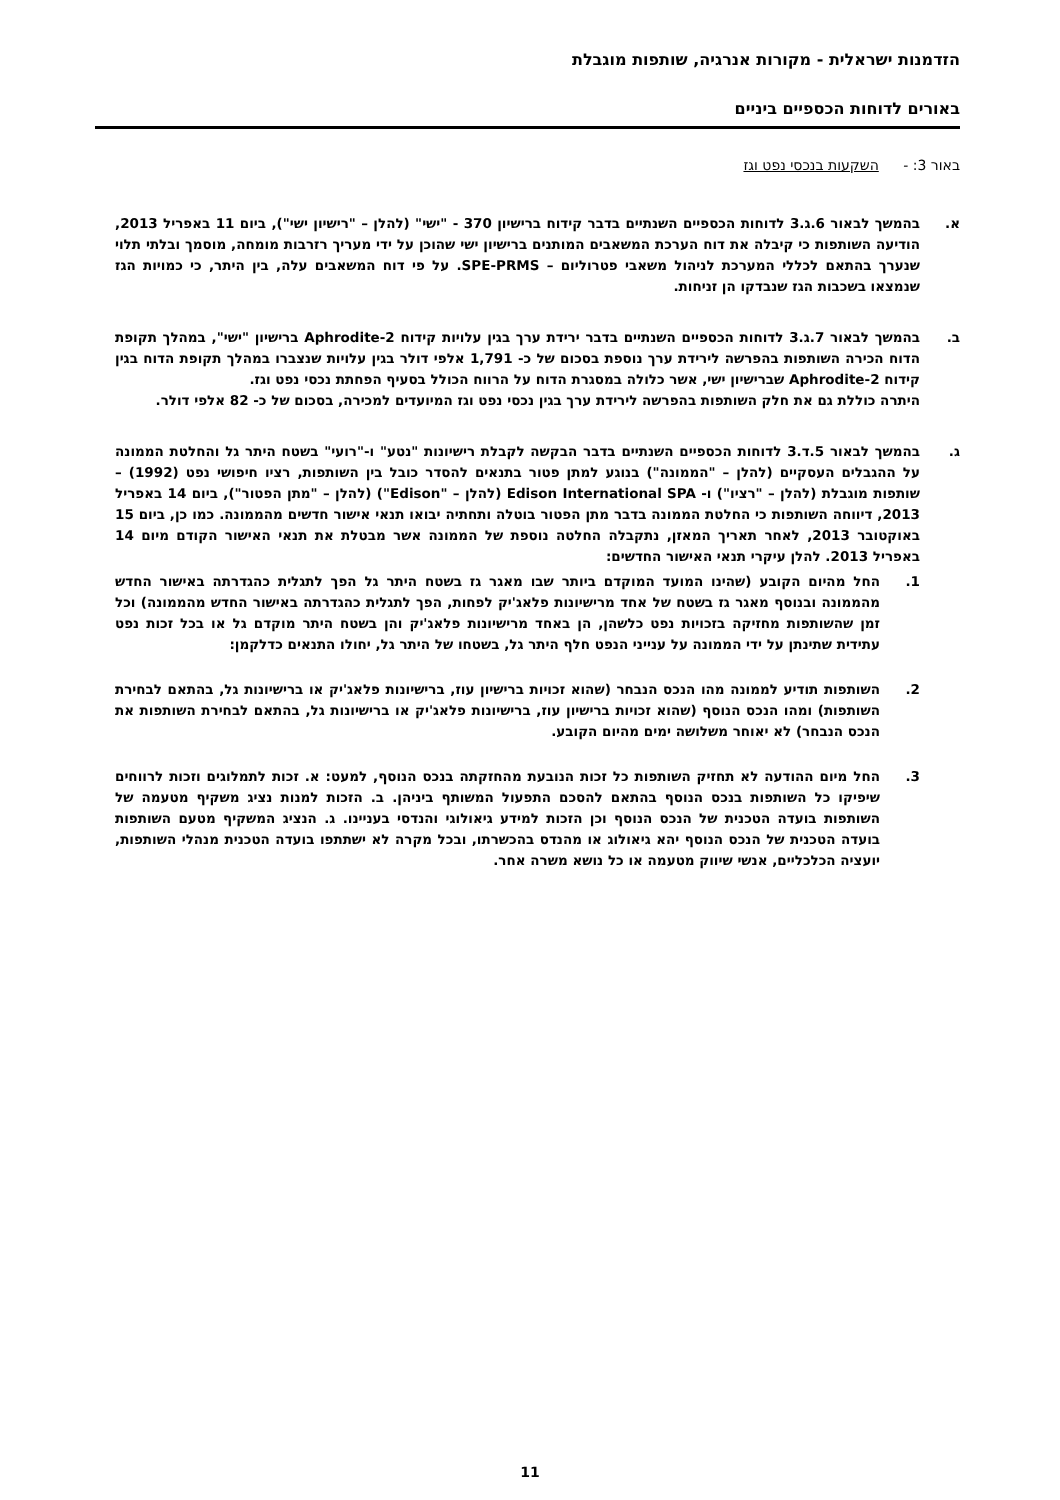הזדמנות ישראלית - מקורות אנרגיה, שותפות מוגבלת
באורים לדוחות הכספיים ביניים
באור 3: - השקעות בנכסי נפט וגז
א. בהמשך לבאור 6.ג.3 לדוחות הכספיים השנתיים בדבר קידוח ברישיון 370 - "ישי" (להלן – "רישיון ישי"), ביום 11 באפריל 2013, הודיעה השותפות כי קיבלה את דוח הערכת המשאבים המותנים ברישיון ישי שהוכן על ידי מעריך רזרבות מומחה, מוסמך ובלתי תלוי שנערך בהתאם לכללי המערכת לניהול משאבי פטרוליום – SPE-PRMS. על פי דוח המשאבים עלה, בין היתר, כי כמויות הגז שנמצאו בשכבות הגז שנבדקו הן זניחות.
ב. בהמשך לבאור 7.ג.3 לדוחות הכספיים השנתיים בדבר ירידת ערך בגין עלויות קידוח Aphrodite-2 ברישיון "ישי", במהלך תקופת הדוח הכירה השותפות בהפרשה לירידת ערך נוספת בסכום של כ- 1,791 אלפי דולר בגין עלויות שנצברו במהלך תקופת הדוח בגין קידוח Aphrodite-2 שברישיון ישי, אשר כלולה במסגרת הדוח על הרווח הכולל בסעיף הפחתת נכסי נפט וגז.
היתרה כוללת גם את חלק השותפות בהפרשה לירידת ערך בגין נכסי נפט וגז המיועדים למכירה, בסכום של כ- 82 אלפי דולר.
ג. בהמשך לבאור 5.ד.3 לדוחות הכספיים השנתיים בדבר הבקשה לקבלת רישיונות "נטע" ו-"רועי" בשטח היתר גל והחלטת הממונה על ההגבלים העסקיים (להלן – "הממונה") בנוגע למתן פטור בתנאים להסדר כובל בין השותפות, רציו חיפושי נפט (1992) – שותפות מוגבלת (להלן – "רציו") ו- Edison International SPA (להלן – "Edison") (להלן – "מתן הפטור"), ביום 14 באפריל 2013, דיווחה השותפות כי החלטת הממונה בדבר מתן הפטור בוטלה ותחתיה יבואו תנאי אישור חדשים מהממונה. כמו כן, ביום 15 באוקטובר 2013, לאחר תאריך המאזן, נתקבלה החלטה נוספת של הממונה אשר מבטלת את תנאי האישור הקודם מיום 14 באפריל 2013. להלן עיקרי תנאי האישור החדשים:
1. החל מהיום הקובע (שהינו המועד המוקדם ביותר שבו מאגר גז בשטח היתר גל הפך לתגלית כהגדרתה באישור החדש מהממונה ובנוסף מאגר גז בשטח של אחד מרישיונות פלאג'יק לפחות, הפך לתגלית כהגדרתה באישור החדש מהממונה) וכל זמן שהשותפות מחזיקה בזכויות נפט כלשהן, הן באחד מרישיונות פלאג'יק והן בשטח היתר מוקדם גל או בכל זכות נפט עתידית שתינתן על ידי הממונה על ענייני הנפט חלף היתר גל, בשטחו של היתר גל, יחולו התנאים כדלקמן:
2. השותפות תודיע לממונה מהו הנכס הנבחר (שהוא זכויות ברישיון עוז, ברישיונות פלאג'יק או ברישיונות גל, בהתאם לבחירת השותפות) ומהו הנכס הנוסף (שהוא זכויות ברישיון עוז, ברישיונות פלאג'יק או ברישיונות גל, בהתאם לבחירת השותפות את הנכס הנבחר) לא יאוחר משלושה ימים מהיום הקובע.
3. החל מיום ההודעה לא תחזיק השותפות כל זכות הנובעת מהחזקתה בנכס הנוסף, למעט: א. זכות לתמלוגים וזכות לרווחים שיפיקו כל השותפות בנכס הנוסף בהתאם להסכם התפעול המשותף ביניהן. ב. הזכות למנות נציג משקיף מטעמה של השותפות בועדה הטכנית של הנכס הנוסף וכן הזכות למידע גיאולוגי והנדסי בעניינו. ג. הנציג המשקיף מטעם השותפות בועדה הטכנית של הנכס הנוסף יהא גיאולוג או מהנדס בהכשרתו, ובכל מקרה לא ישתתפו בועדה הטכנית מנהלי השותפות, יועציה הכלכליים, אנשי שיווק מטעמה או כל נושא משרה אחר.
11